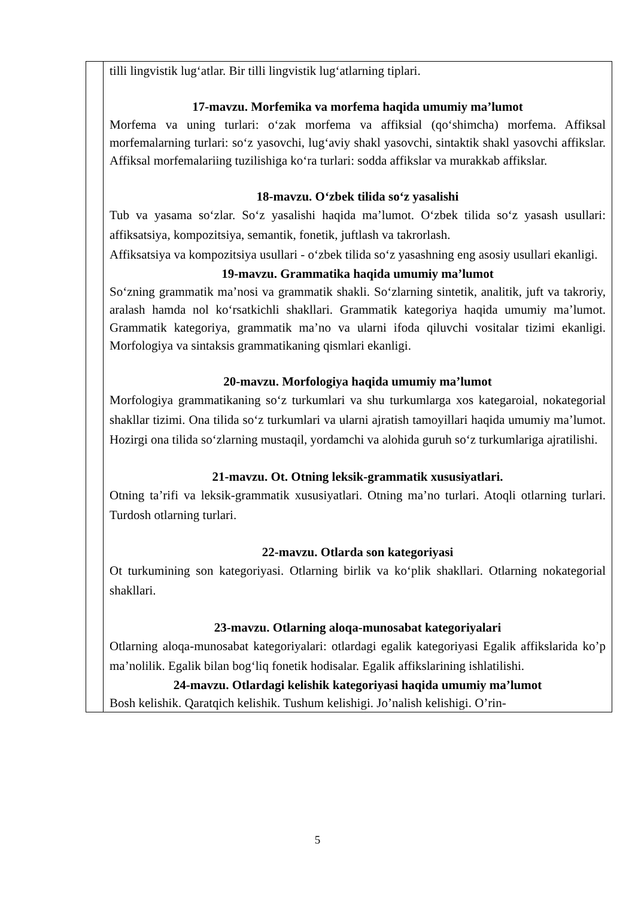| | tilli lingvistik lug‘atlar. Bir tilli lingvistik lug‘atlarning tiplari. 17-mavzu. Morfemika va morfema haqida umumiy ma’lumot Morfema va uning turlari: o‘zak morfema va affiksial (qo‘shimcha) morfema. Affiksal morfemalarning turlari: so‘z yasovchi, lug‘aviy shakl yasovchi, sintaktik shakl yasovchi affikslar. Affiksal morfemalariing tuzilishiga ko‘ra turlari: sodda affikslar va murakkab affikslar. 18-mavzu. O‘zbek tilida so‘z yasalishi Tub va yasama so‘zlar. So‘z yasalishi haqida ma’lumot. O‘zbek tilida so‘z yasash usullari: affiksatsiya, kompozitsiya, semantik, fonetik, juftlash va takrorlash. Affiksatsiya va kompozitsiya usullari - o‘zbek tilida so‘z yasashning eng asosiy usullari ekanligi. 19-mavzu. Grammatika haqida umumiy ma’lumot So‘zning grammatik ma’nosi va grammatik shakli. So‘zlarning sintetik, analitik, juft va takroriy, aralash hamda nol ko‘rsatkichli shakllari. Grammatik kategoriya haqida umumiy ma’lumot. Grammatik kategoriya, grammatik ma’no va ularni ifoda qiluvchi vositalar tizimi ekanligi. Morfologiya va sintaksis grammatikaning qismlari ekanligi. 20-mavzu. Morfologiya haqida umumiy ma’lumot Morfologiya grammatikaning so‘z turkumlari va shu turkumlarga xos kategaroial, nokategorial shakllar tizimi. Ona tilida so‘z turkumlari va ularni ajratish tamoyillari haqida umumiy ma’lumot. Hozirgi ona tilida so‘zlarning mustaqil, yordamchi va alohida guruh so‘z turkumlariga ajratilishi. 21-mavzu. Ot. Otning leksik-grammatik xususiyatlari. Otning ta’rifi va leksik-grammatik xususiyatlari. Otning ma’no turlari. Atoqli otlarning turlari. Turdosh otlarning turlari. 22-mavzu. Otlarda son kategoriyasi Ot turkumining son kategoriyasi. Otlarning birlik va ko‘plik shakllari. Otlarning nokategorial shakllari. 23-mavzu. Otlarning aloqa-munosabat kategoriyalari Otlarning aloqa-munosabat kategoriyalari: otlardagi egalik kategoriyasi Egalik affikslarida ko’p ma’nolilik. Egalik bilan bog‘liq fonetik hodisalar. Egalik affikslarining ishlatilishi. 24-mavzu. Otlardagi kelishik kategoriyasi haqida umumiy ma’lumot Bosh kelishik. Qaratqich kelishik. Tushum kelishigi. Jo’nalish kelishigi. O’rin- |
5